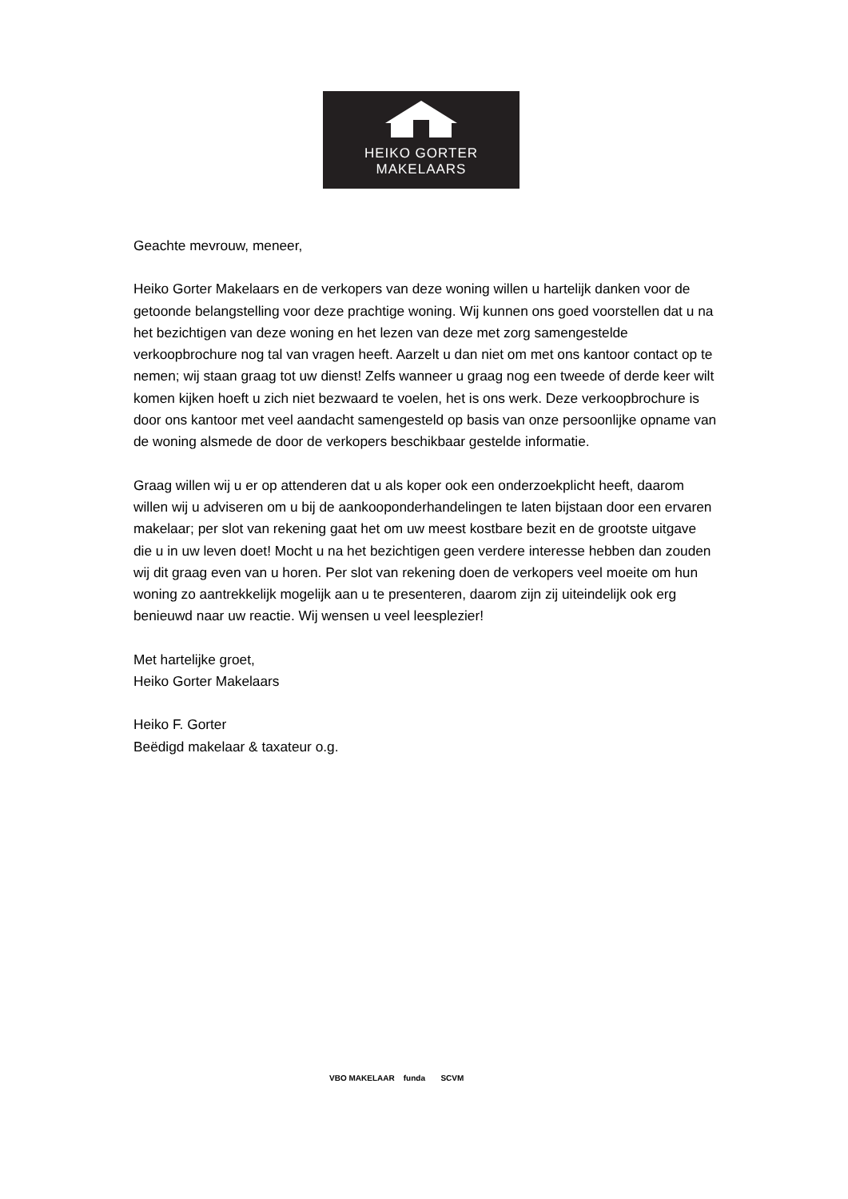HEIKO GORTER
MAKELAARS
Geachte mevrouw, meneer,
Heiko Gorter Makelaars en de verkopers van deze woning willen u hartelijk danken voor de getoonde belangstelling voor deze prachtige woning. Wij kunnen ons goed voorstellen dat u na het bezichtigen van deze woning en het lezen van deze met zorg samengestelde verkoopbrochure nog tal van vragen heeft. Aarzelt u dan niet om met ons kantoor contact op te nemen; wij staan graag tot uw dienst! Zelfs wanneer u graag nog een tweede of derde keer wilt komen kijken hoeft u zich niet bezwaard te voelen, het is ons werk. Deze verkoopbrochure is door ons kantoor met veel aandacht samengesteld op basis van onze persoonlijke opname van de woning alsmede de door de verkopers beschikbaar gestelde informatie.
Graag willen wij u er op attenderen dat u als koper ook een onderzoekplicht heeft, daarom willen wij u adviseren om u bij de aankooponderhandelingen te laten bijstaan door een ervaren makelaar; per slot van rekening gaat het om uw meest kostbare bezit en de grootste uitgave die u in uw leven doet! Mocht u na het bezichtigen geen verdere interesse hebben dan zouden wij dit graag even van u horen. Per slot van rekening doen de verkopers veel moeite om hun woning zo aantrekkelijk mogelijk aan u te presenteren, daarom zijn zij uiteindelijk ook erg benieuwd naar uw reactie. Wij wensen u veel leesplezier!
Met hartelijke groet,
Heiko Gorter Makelaars
Heiko F. Gorter
Beëdigd makelaar & taxateur o.g.
VBO MAKELAAR funda SCVM